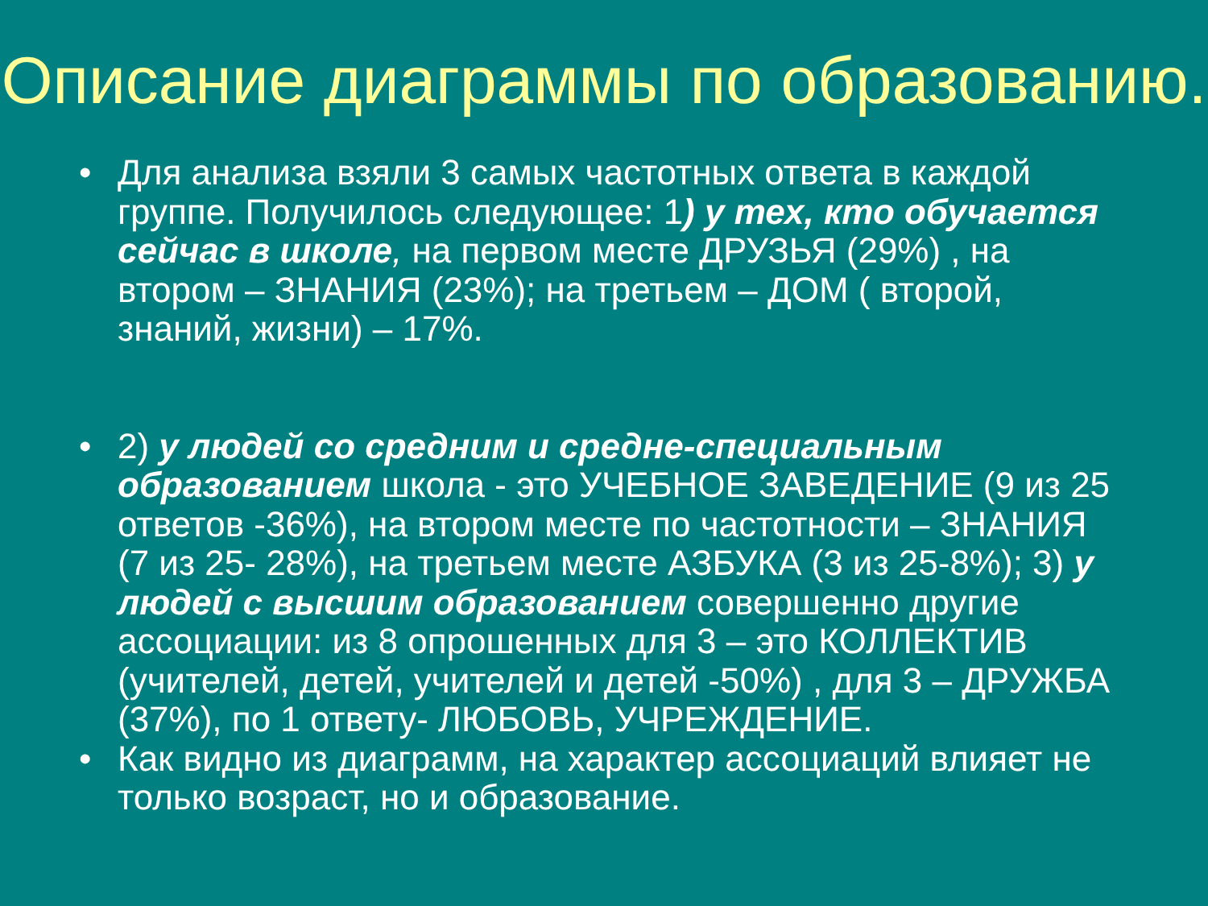Описание диаграммы по образованию.
• Для анализа взяли 3 самых частотных ответа в каждой группе. Получилось следующее: 1) у тех, кто обучается сейчас в школе, на первом месте ДРУЗЬЯ (29%) , на втором – ЗНАНИЯ (23%); на третьем – ДОМ ( второй, знаний, жизни) – 17%.
• 2) у людей со средним и средне-специальным образованием школа - это УЧЕБНОЕ ЗАВЕДЕНИЕ (9 из 25 ответов -36%), на втором месте по частотности – ЗНАНИЯ (7 из 25- 28%), на третьем месте АЗБУКА (3 из 25-8%); 3) у людей с высшим образованием совершенно другие ассоциации: из 8 опрошенных для 3 – это КОЛЛЕКТИВ (учителей, детей, учителей и детей -50%) , для 3 – ДРУЖБА (37%), по 1 ответу- ЛЮБОВЬ, УЧРЕЖДЕНИЕ.
• Как видно из диаграмм, на характер ассоциаций влияет не только возраст, но и образование.